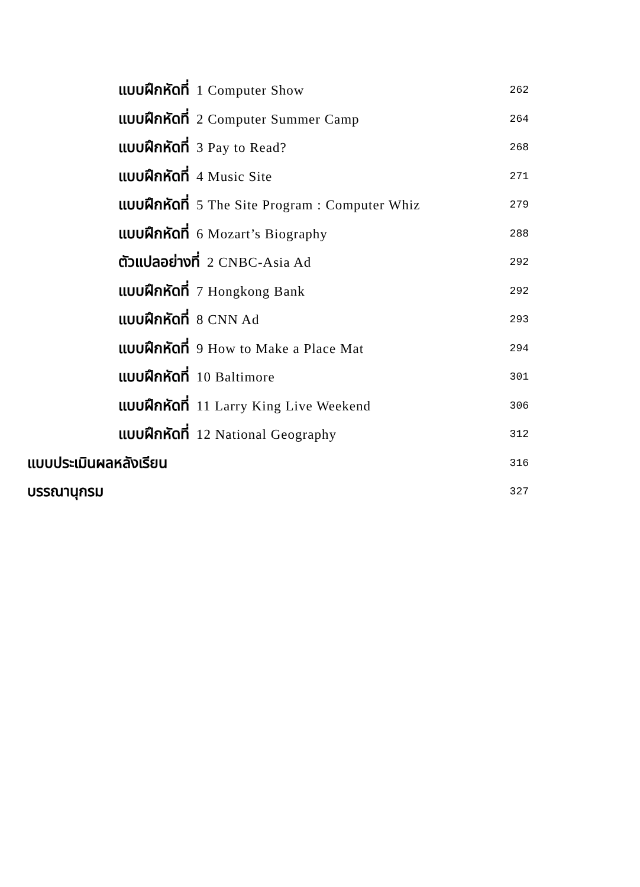แบบฝึกหัดที่ 1 Computer Show 262
แบบฝึกหัดที่ 2 Computer Summer Camp 264
แบบฝึกหัดที่ 3 Pay to Read? 268
แบบฝึกหัดที่ 4 Music Site 271
แบบฝึกหัดที่ 5 The Site Program : Computer Whiz 279
แบบฝึกหัดที่ 6 Mozart’s Biography 288
ตัวแปลอย่างที่ 2 CNBC-Asia Ad 292
แบบฝึกหัดที่ 7 Hongkong Bank 292
แบบฝึกหัดที่ 8 CNN Ad 293
แบบฝึกหัดที่ 9 How to Make a Place Mat 294
แบบฝึกหัดที่ 10 Baltimore 301
แบบฝึกหัดที่ 11 Larry King Live Weekend 306
แบบฝึกหัดที่ 12 National Geography 312
แบบประเมินผลหลังเรียน 316
บรรณานุกรม 327